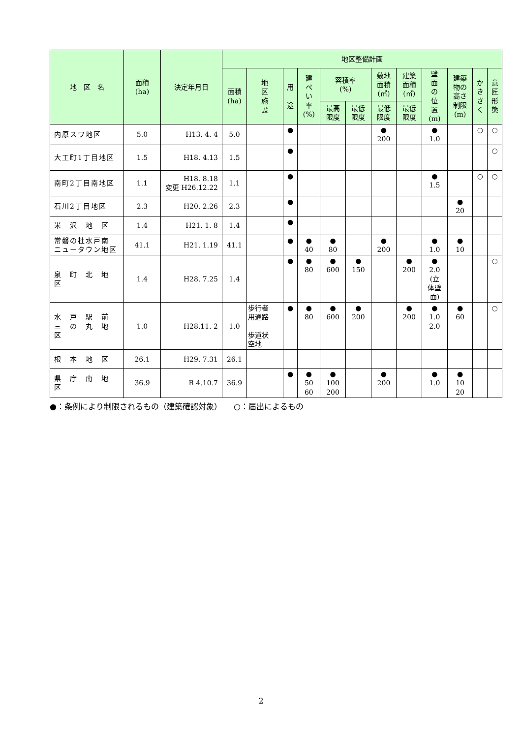| 地 区 名 | 面積 (ha) | 決定年月日 | 地区整備計画 | | | | | | | | | | | |
| --- | --- | --- | --- | --- | --- | --- | --- | --- | --- | --- | --- | --- | --- | --- |
| | | | 面積 (ha) | 地 区 施 設 | 用 途 | 建 ぺ い 率 (%) | 容積率 (%) | | 敷地 面積 (㎡) | 建築 面積 (㎡) | 壁 面 の 位 置 (m) | 建築 物の 高さ 制限 (m) | か き さ く | 意 匠 形 態 |
| | | | | | | | 最高 限度 | 最低 限度 | 最低 限度 | 最低 限度 | | | | |
| 内原スワ地区 | 5.0 | H13. 4. 4 | 5.0 | | ● | | | | ● 200 | | ● 1.0 | | ○ | ○ |
| 大工町1丁目地区 | 1.5 | H18. 4.13 | 1.5 | | ● | | | | | | | | | ○ |
| 南町2丁目南地区 | 1.1 | H18. 8.18 変更 H26.12.22 | 1.1 | | ● | | | | | | ● 1.5 | | ○ | ○ |
| 石川2丁目地区 | 2.3 | H20. 2.26 | 2.3 | | ● | | | | | | | ● 20 | | |
| 米 沢 地 区 | 1.4 | H21. 1. 8 | 1.4 | | ● | | | | | | | | | |
| 常磐の杜水戸南 ニュータウン地区 | 41.1 | H21. 1.19 | 41.1 | | ● | ● 40 | ● 80 | | ● 200 | | ● 1.0 | ● 10 | | |
| 泉 町 北 地 区 | 1.4 | H28. 7.25 | 1.4 | | ● | ● 80 | ● 600 | ● 150 | | ● 200 | ● 2.0 (立 体壁 面) | | | ○ |
| 水 戸 駅 前 三 の 丸 地 区 | 1.0 | H28.11. 2 | 1.0 | 歩行者 用通路 歩道状 空地 | ● | ● 80 | ● 600 | ● 200 | | ● 200 | ● 1.0 2.0 | ● 60 | | ○ |
| 根 本 地 区 | 26.1 | H29. 7.31 | 26.1 | | | | | | | | | | | |
| 県 庁 南 地 区 | 36.9 | R 4.10.7 | 36.9 | | ● | ● 50 60 | ● 100 200 | | ● 200 | | ● 1.0 | ● 10 20 | | |
●：条例により制限されるもの（建築確認対象）　　○：届出によるもの
2